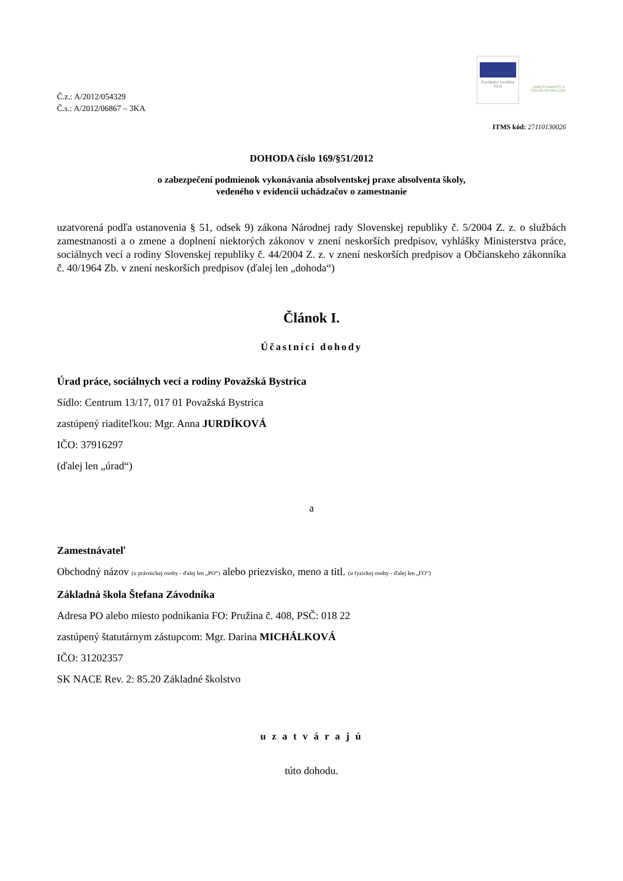Č.z.: A/2012/054329
Č.s.: A/2012/06867 – 3KA
Európsky sociálny fond
ZAMESTNANOSŤ A SOCIÁLNA INKLÚZIA
ITMS kód: 27110130026
DOHODA číslo 169/§51/2012
o zabezpečení podmienok vykonávania absolventskej praxe absolventa školy,
vedeného v evidencii uchádzačov o zamestnanie
uzatvorená podľa ustanovenia § 51, odsek 9) zákona Národnej rady Slovenskej republiky č. 5/2004 Z. z. o službách zamestnanosti a o zmene a doplnení niektorých zákonov v znení neskorších predpisov, vyhlášky Ministerstva práce, sociálnych vecí a rodiny Slovenskej republiky č. 44/2004 Z. z. v znení neskorších predpisov a Občianskeho zákonníka č. 40/1964 Zb. v znení neskorších predpisov (ďalej len „dohoda“)
Článok I.
Účastníci dohody
Úrad práce, sociálnych vecí a rodiny Považská Bystrica
Sídlo: Centrum 13/17, 017 01 Považská Bystrica
zastúpený riaditeľkou: Mgr. Anna JURDÍKOVÁ
IČO: 37916297
(ďalej len „úrad“)
a
Zamestnávateľ
Obchodný názov (u právnickej osoby - ďalej len „PO“) alebo priezvisko, meno a titl. (u fyzickej osoby - ďalej len „FO“)
Základná škola Štefana Závodníka
Adresa PO alebo miesto podnikania FO: Pružina č. 408, PSČ: 018 22
zastúpený štatutárnym zástupcom: Mgr. Darina MICHÁLKOVÁ
IČO: 31202357
SK NACE Rev. 2: 85.20 Základné školstvo
u z a t v á r a j ú
túto dohodu.